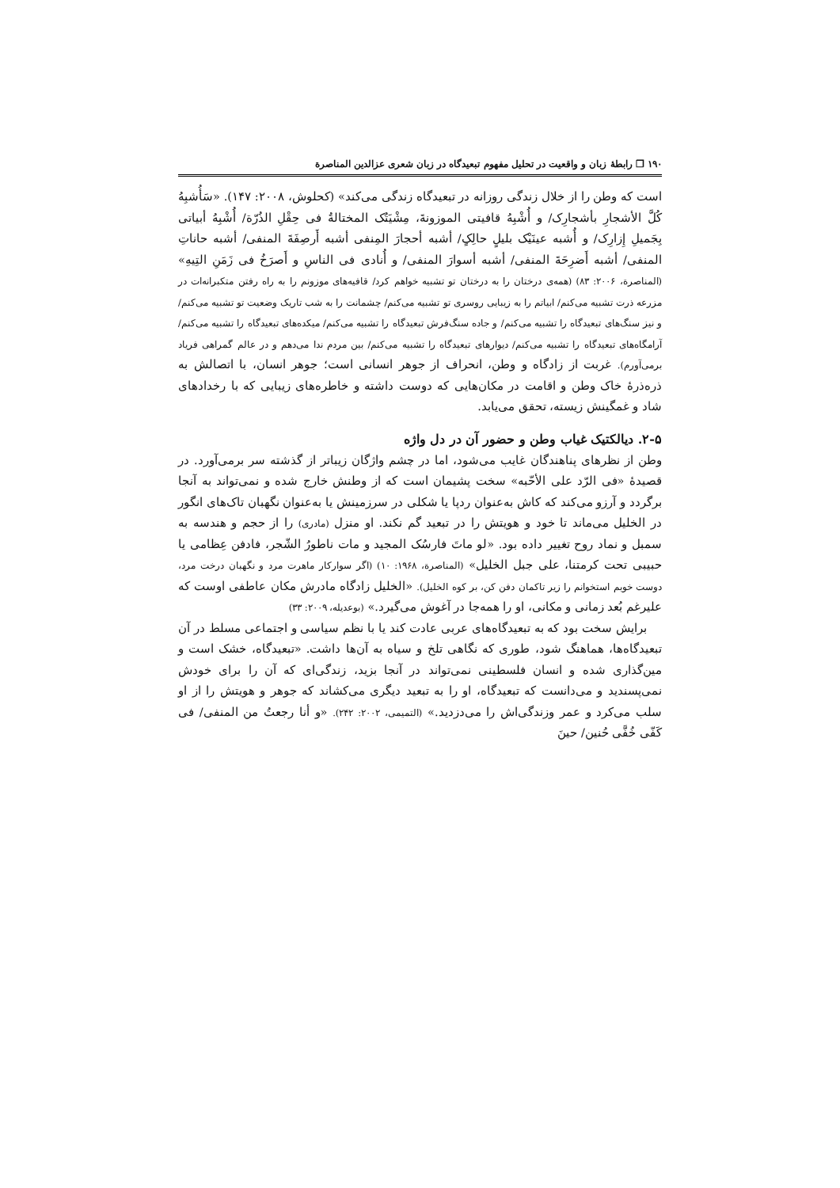۱۹۰ ❐ رابطهٔ زبان و واقعیت در تحلیل مفهوم تبعیدگاه در زبان شعری عزالدین المناصرة
است که وطن را از خلال زندگی روزانه در تبعیدگاه زندگی می‌کند» (کحلوش، ۲۰۰۸: ۱۴۷). «سَأُشبِهُ کُلَّ الأشجارِ بأشجارِک/ و أُشْبِهُ قافیتی الموزونةَ، مِشْیَتُک المختالةُ فی حِقْلِ الذُرّة/ أُشْبِهُ أبیاتی بِجَمیلِ إِزارِک/ و أُشبه عینَیْک بلیلٍ حالِکٍ/ أشبه أحجارَ المِنفی أشبه أَرصِفَةَ المنفی/ أشبه حاناتِ المنفی/ أشبه أَضرِحَةَ المنفی/ أشبه أسوارَ المنفی/ و أُنادی فی الناسِ و أَصرَخُ فی زَمَنِ التِیهِ» (المناصرة، ۲۰۰۶: ۸۳) (همه‌ی درختان را به درختان تو تشبیه خواهم کرد/ قافیه‌های موزونم را به راه رفتن متکبرانه‌ات در مزرعه ذرت تشبیه می‌کنم/ ابیاتم را به زیبایی روسری تو تشبیه می‌کنم/ چشمانت را به شب تاریک وضعیت تو تشبیه می‌کنم/ و نیز سنگ‌های تبعیدگاه را تشبیه می‌کنم/ و جاده سنگ‌فرش تبعیدگاه را تشبیه می‌کنم/ میکده‌های تبعیدگاه را تشبیه می‌کنم/ آرامگاه‌های تبعیدگاه را تشبیه می‌کنم/ دیوارهای تبعیدگاه را تشبیه می‌کنم/ بین مردم ندا می‌دهم و در عالم گمراهی فریاد برمی‌آورم). غربت از زادگاه و وطن، انحراف از جوهر انسانی است؛ جوهر انسان، با اتصالش به ذره‌ذرهٔ خاک وطن و اقامت در مکان‌هایی که دوست داشته و خاطره‌های زیبایی که با رخدادهای شاد و غمگینش زیسته، تحقق می‌یابد.
۲-۵. دیالکتیک غیاب وطن و حضور آن در دل واژه
وطن از نظرهای پناهندگان غایب می‌شود، اما در چشم واژگان زیباتر از گذشته سر برمی‌آورد. در قصیدهٔ «فی الرّد علی الأحّبه» سخت پشیمان است که از وطنش خارج شده و نمی‌تواند به آنجا برگردد و آرزو می‌کند که کاش به‌عنوان ردپا یا شکلی در سرزمینش یا به‌عنوان نگهبان تاک‌های انگور در الخلیل می‌ماند تا خود و هویتش را در تبعید گم نکند. او منزل (مادری) را از حجم و هندسه به سمبل و نماد روح تغییر داده بود. «لو ماتَ فارسُک المجید و مات ناطورُ الشّجر، فادفن عِظامی یا حبیبی تحت کرمتنا، علی جبل الخلیل» (المناصرة، ۱۹۶۸: ۱۰) (اگر سوارکار ماهرت مرد و نگهبان درخت مرد، دوست خوبم استخوانم را زیر تاکمان دفن کن، بر کوه الخلیل). «الخلیل زادگاه مادرش مکان عاطفی اوست که علیرغم بُعد زمانی و مکانی، او را همه‌جا در آغوش می‌گیرد.» (بوعدیله، ۲۰۰۹: ۳۳)
برایش سخت بود که به تبعیدگاه‌های عربی عادت کند یا با نظم سیاسی و اجتماعی مسلط در آن تبعیدگاه‌ها، هماهنگ شود، طوری که نگاهی تلخ و سیاه به آن‌ها داشت. «تبعیدگاه، خشک است و مین‌گذاری شده و انسان فلسطینی نمی‌تواند در آنجا بزید، زندگی‌ای که آن را برای خودش نمی‌پسندید و می‌دانست که تبعیدگاه، او را به تبعید دیگری می‌کشاند که جوهر و هویتش را از او سلب می‌کرد و عمر وزندگی‌اش را می‌دزدید.» (التمیمی، ۲۰۰۲: ۲۴۲). «و أنا رجعتُ من المنفی/ فی کَفّی خُفَّی حُنین/ حینَ